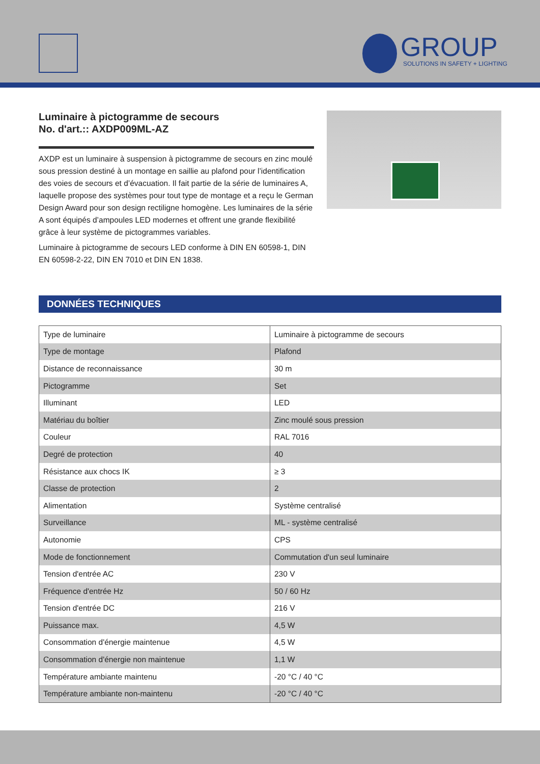GROUP
SOLUTIONS IN SAFETY + LIGHTING
Luminaire à pictogramme de secours
No. d'art.:: AXDP009ML-AZ
AXDP est un luminaire à suspension à pictogramme de secours en zinc moulé sous pression destiné à un montage en saillie au plafond pour l’identification des voies de secours et d’évacuation. Il fait partie de la série de luminaires A, laquelle propose des systèmes pour tout type de montage et a reçu le German Design Award pour son design rectiligne homogène. Les luminaires de la série A sont équipés d’ampoules LED modernes et offrent une grande flexibilité grâce à leur système de pictogrammes variables.
Luminaire à pictogramme de secours LED conforme à DIN EN 60598-1, DIN EN 60598-2-22, DIN EN 7010 et DIN EN 1838.
DONNÉES TECHNIQUES
| Type de luminaire | Luminaire à pictogramme de secours |
| Type de montage | Plafond |
| Distance de reconnaissance | 30 m |
| Pictogramme | Set |
| Illuminant | LED |
| Matériau du boîtier | Zinc moulé sous pression |
| Couleur | RAL 7016 |
| Degré de protection | 40 |
| Résistance aux chocs IK | ≥ 3 |
| Classe de protection | 2 |
| Alimentation | Système centralisé |
| Surveillance | ML - système centralisé |
| Autonomie | CPS |
| Mode de fonctionnement | Commutation d'un seul luminaire |
| Tension d'entrée AC | 230 V |
| Fréquence d'entrée Hz | 50 / 60 Hz |
| Tension d'entrée DC | 216 V |
| Puissance max. | 4,5 W |
| Consommation d'énergie maintenue | 4,5 W |
| Consommation d'énergie non maintenue | 1,1 W |
| Température ambiante maintenu | -20 °C / 40 °C |
| Température ambiante non-maintenu | -20 °C / 40 °C |